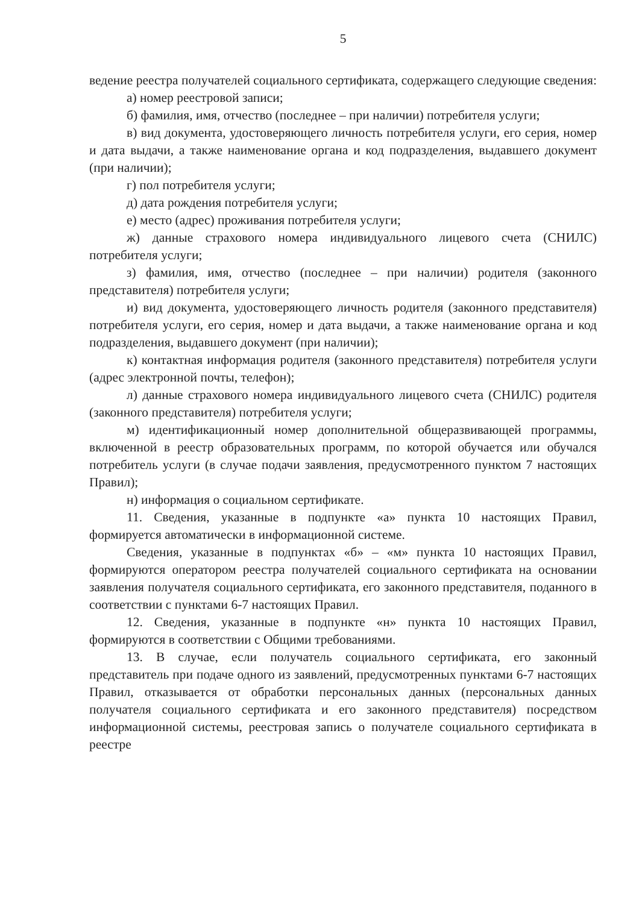5
ведение реестра получателей социального сертификата, содержащего следующие сведения:
а) номер реестровой записи;
б) фамилия, имя, отчество (последнее – при наличии) потребителя услуги;
в) вид документа, удостоверяющего личность потребителя услуги, его серия, номер и дата выдачи, а также наименование органа и код подразделения, выдавшего документ (при наличии);
г) пол потребителя услуги;
д) дата рождения потребителя услуги;
е) место (адрес) проживания потребителя услуги;
ж) данные страхового номера индивидуального лицевого счета (СНИЛС) потребителя услуги;
з) фамилия, имя, отчество (последнее – при наличии) родителя (законного представителя) потребителя услуги;
и) вид документа, удостоверяющего личность родителя (законного представителя) потребителя услуги, его серия, номер и дата выдачи, а также наименование органа и код подразделения, выдавшего документ (при наличии);
к) контактная информация родителя (законного представителя) потребителя услуги (адрес электронной почты, телефон);
л) данные страхового номера индивидуального лицевого счета (СНИЛС) родителя (законного представителя) потребителя услуги;
м) идентификационный номер дополнительной общеразвивающей программы, включенной в реестр образовательных программ, по которой обучается или обучался потребитель услуги (в случае подачи заявления, предусмотренного пунктом 7 настоящих Правил);
н) информация о социальном сертификате.
11. Сведения, указанные в подпункте «а» пункта 10 настоящих Правил, формируется автоматически в информационной системе.
Сведения, указанные в подпунктах «б» – «м» пункта 10 настоящих Правил, формируются оператором реестра получателей социального сертификата на основании заявления получателя социального сертификата, его законного представителя, поданного в соответствии с пунктами 6-7 настоящих Правил.
12. Сведения, указанные в подпункте «н» пункта 10 настоящих Правил, формируются в соответствии с Общими требованиями.
13. В случае, если получатель социального сертификата, его законный представитель при подаче одного из заявлений, предусмотренных пунктами 6-7 настоящих Правил, отказывается от обработки персональных данных (персональных данных получателя социального сертификата и его законного представителя) посредством информационной системы, реестровая запись о получателе социального сертификата в реестре